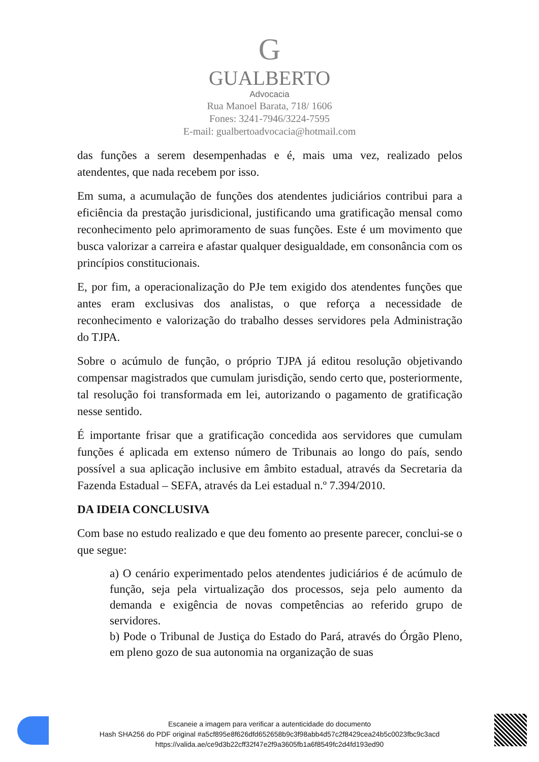G
GUALBERTO
Advocacia
Rua Manoel Barata, 718/ 1606
Fones: 3241-7946/3224-7595
E-mail: gualbertoadvocacia@hotmail.com
das funções a serem desempenhadas e é, mais uma vez, realizado pelos atendentes, que nada recebem por isso.
Em suma, a acumulação de funções dos atendentes judiciários contribui para a eficiência da prestação jurisdicional, justificando uma gratificação mensal como reconhecimento pelo aprimoramento de suas funções. Este é um movimento que busca valorizar a carreira e afastar qualquer desigualdade, em consonância com os princípios constitucionais.
E, por fim, a operacionalização do PJe tem exigido dos atendentes funções que antes eram exclusivas dos analistas, o que reforça a necessidade de reconhecimento e valorização do trabalho desses servidores pela Administração do TJPA.
Sobre o acúmulo de função, o próprio TJPA já editou resolução objetivando compensar magistrados que cumulam jurisdição, sendo certo que, posteriormente, tal resolução foi transformada em lei, autorizando o pagamento de gratificação nesse sentido.
É importante frisar que a gratificação concedida aos servidores que cumulam funções é aplicada em extenso número de Tribunais ao longo do país, sendo possível a sua aplicação inclusive em âmbito estadual, através da Secretaria da Fazenda Estadual – SEFA, através da Lei estadual n.º 7.394/2010.
DA IDEIA CONCLUSIVA
Com base no estudo realizado e que deu fomento ao presente parecer, conclui-se o que segue:
a) O cenário experimentado pelos atendentes judiciários é de acúmulo de função, seja pela virtualização dos processos, seja pelo aumento da demanda e exigência de novas competências ao referido grupo de servidores.
b) Pode o Tribunal de Justiça do Estado do Pará, através do Órgão Pleno, em pleno gozo de sua autonomia na organização de suas
Escaneie a imagem para verificar a autenticidade do documento
Hash SHA256 do PDF original #a5cf895e8f626dfd652658b9c3f98abb4d57c2f8429cea24b5c0023fbc9c3acd
https://valida.ae/ce9d3b22cff32f47e2f9a3605fb1a6f8549fc2d4fd193ed90